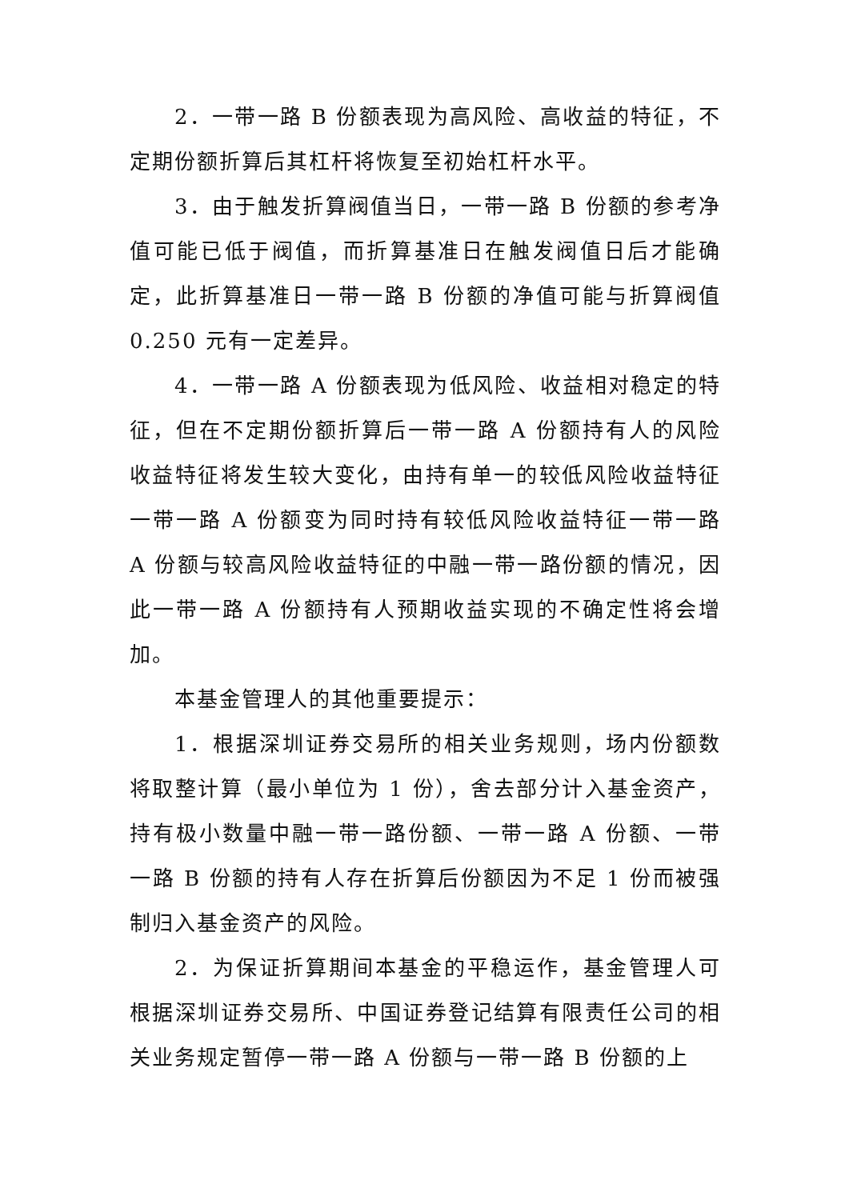2．一带一路 B 份额表现为高风险、高收益的特征，不定期份额折算后其杠杆将恢复至初始杠杆水平。
3．由于触发折算阀值当日，一带一路 B 份额的参考净值可能已低于阀值，而折算基准日在触发阀值日后才能确定，此折算基准日一带一路 B 份额的净值可能与折算阀值 0.250 元有一定差异。
4．一带一路 A 份额表现为低风险、收益相对稳定的特征，但在不定期份额折算后一带一路 A 份额持有人的风险收益特征将发生较大变化，由持有单一的较低风险收益特征一带一路 A 份额变为同时持有较低风险收益特征一带一路 A 份额与较高风险收益特征的中融一带一路份额的情况，因此一带一路 A 份额持有人预期收益实现的不确定性将会增加。
本基金管理人的其他重要提示：
1．根据深圳证券交易所的相关业务规则，场内份额数将取整计算（最小单位为 1 份），舍去部分计入基金资产，持有极小数量中融一带一路份额、一带一路 A 份额、一带一路 B 份额的持有人存在折算后份额因为不足 1 份而被强制归入基金资产的风险。
2．为保证折算期间本基金的平稳运作，基金管理人可根据深圳证券交易所、中国证券登记结算有限责任公司的相关业务规定暂停一带一路 A 份额与一带一路 B 份额的上